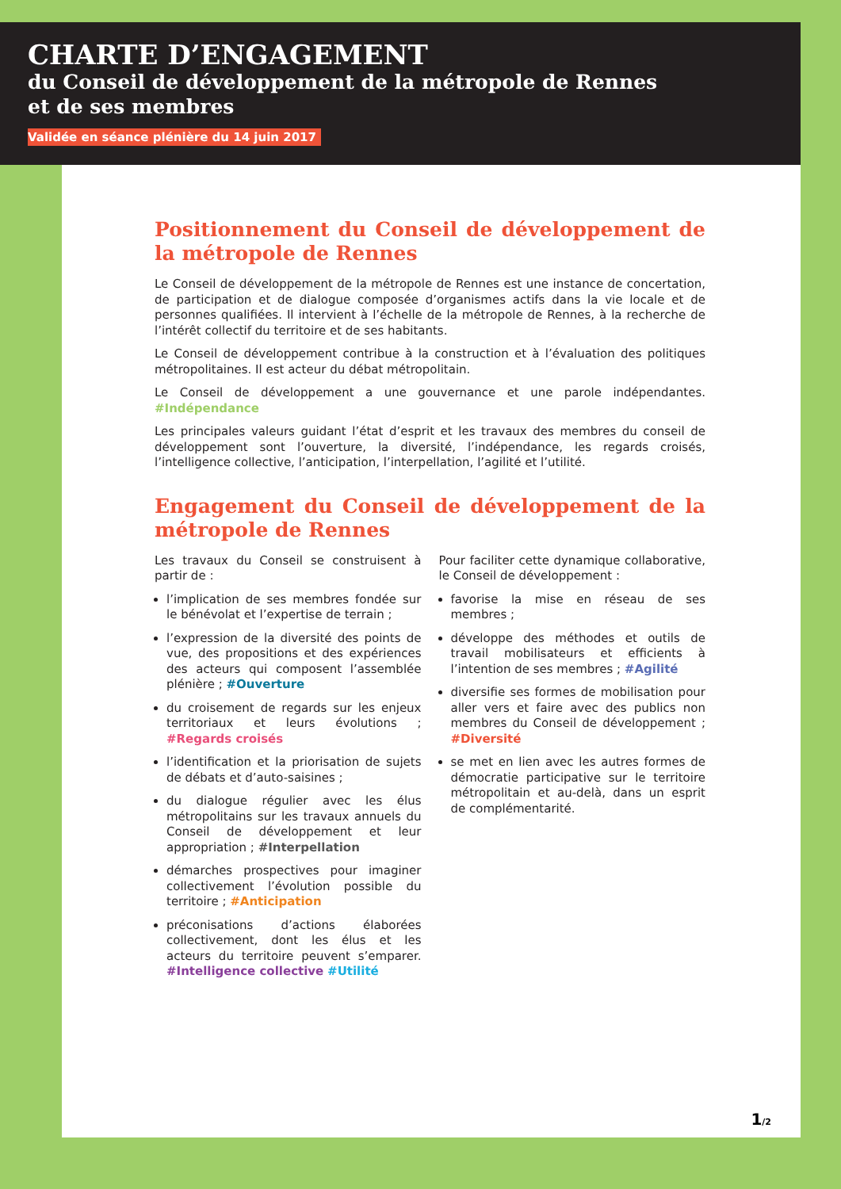CHARTE D’ENGAGEMENT
du Conseil de développement de la métropole de Rennes
et de ses membres
Validée en séance plénière du 14 juin 2017
Positionnement du Conseil de développement de la métropole de Rennes
Le Conseil de développement de la métropole de Rennes est une instance de concertation, de participation et de dialogue composée d’organismes actifs dans la vie locale et de personnes qualifiées. Il intervient à l’échelle de la métropole de Rennes, à la recherche de l’intérêt collectif du territoire et de ses habitants.
Le Conseil de développement contribue à la construction et à l’évaluation des politiques métropolitaines. Il est acteur du débat métropolitain.
Le Conseil de développement a une gouvernance et une parole indépendantes. #Indépendance
Les principales valeurs guidant l’état d’esprit et les travaux des membres du conseil de développement sont l’ouverture, la diversité, l’indépendance, les regards croisés, l’intelligence collective, l’anticipation, l’interpellation, l’agilité et l’utilité.
Engagement du Conseil de développement de la métropole de Rennes
Les travaux du Conseil se construisent à partir de :
l’implication de ses membres fondée sur le bénévolat et l’expertise de terrain ;
l’expression de la diversité des points de vue, des propositions et des expériences des acteurs qui composent l’assemblée plénière ; #Ouverture
du croisement de regards sur les enjeux territoriaux et leurs évolutions ; #Regards croisés
l’identification et la priorisation de sujets de débats et d’auto-saisines ;
du dialogue régulier avec les élus métropolitains sur les travaux annuels du Conseil de développement et leur appropriation ; #Interpellation
démarches prospectives pour imaginer collectivement l’évolution possible du territoire ; #Anticipation
préconisations d’actions élaborées collectivement, dont les élus et les acteurs du territoire peuvent s’emparer. #Intelligence collective #Utilité
Pour faciliter cette dynamique collaborative, le Conseil de développement :
favorise la mise en réseau de ses membres ;
développe des méthodes et outils de travail mobilisateurs et efficients à l’intention de ses membres ; #Agilité
diversifie ses formes de mobilisation pour aller vers et faire avec des publics non membres du Conseil de développement ; #Diversité
se met en lien avec les autres formes de démocratie participative sur le territoire métropolitain et au-delà, dans un esprit de complémentarité.
1/2